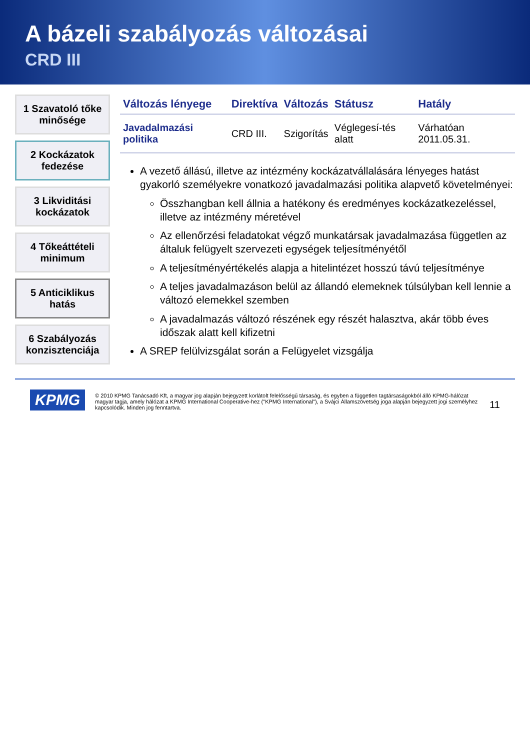A bázeli szabályozás változásai
CRD III
1 Szavatoló tőke minősége
2 Kockázatok fedezése
3 Likviditási kockázatok
4 Tőkeáttételi minimum
5 Anticiklikus hatás
6 Szabályozás konzisztenciája
| Változás lényege | Direktíva | Változás | Státusz | Hatály |
| --- | --- | --- | --- | --- |
| Javadalmazási politika | CRD III. | Szigorítás | Véglegesí-tés alatt | Várhatóan 2011.05.31. |
A vezető állású, illetve az intézmény kockázatvállalására lényeges hatást gyakorló személyekre vonatkozó javadalmazási politika alapvető követelményei:
Összhangban kell állnia a hatékony és eredményes kockázatkezeléssel, illetve az intézmény méretével
Az ellenőrzési feladatokat végző munkatársak javadalmazása független az általuk felügyelt szervezeti egységek teljesítményétől
A teljesítményértékelés alapja a hitelintézet hosszú távú teljesítménye
A teljes javadalmazáson belül az állandó elemeknek túlsúlyban kell lennie a változó elemekkel szemben
A javadalmazás változó részének egy részét halasztva, akár több éves időszak alatt kell kifizetni
A SREP felülvizsgálat során a Felügyelet vizsgálja
KPMG © 2010 KPMG Tanácsadó Kft, a magyar jog alapján bejegyzett korlátolt felelősségű társaság, és egyben a független tagtársaságokból álló KPMG-hálózat magyar tagja, amely hálózat a KPMG International Cooperative-hez ("KPMG International"), a Svájci Államszövetség joga alapján bejegyzett jogi személyhez kapcsolódik. Minden jog fenntartva. 11